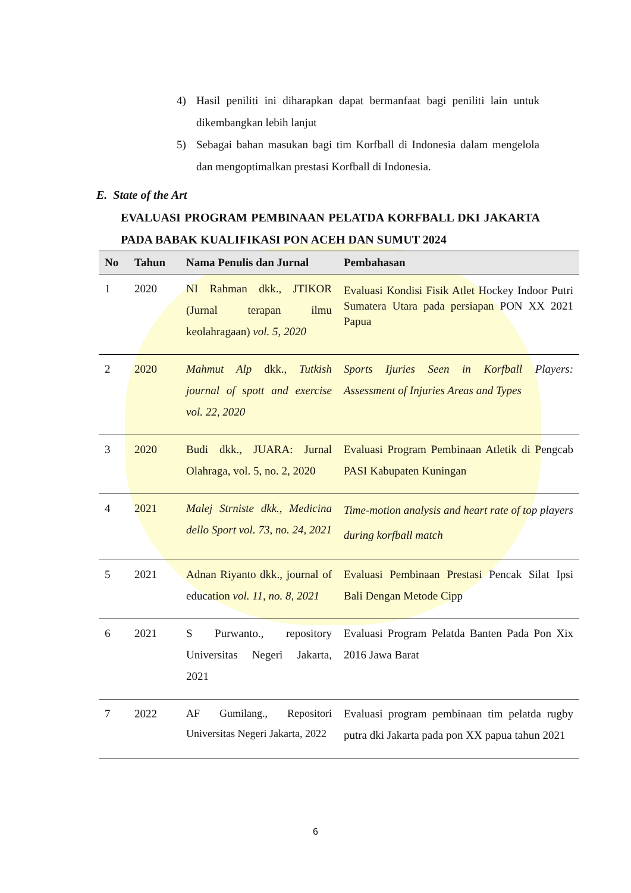4) Hasil peniliti ini diharapkan dapat bermanfaat bagi peniliti lain untuk dikembangkan lebih lanjut
5) Sebagai bahan masukan bagi tim Korfball di Indonesia dalam mengelola dan mengoptimalkan prestasi Korfball di Indonesia.
E. State of the Art
EVALUASI PROGRAM PEMBINAAN PELATDA KORFBALL DKI JAKARTA PADA BABAK KUALIFIKASI PON ACEH DAN SUMUT 2024
| No | Tahun | Nama Penulis dan Jurnal | Pembahasan |
| --- | --- | --- | --- |
| 1 | 2020 | NI Rahman dkk., JTIKOR (Jurnal terapan ilmu keolahragaan) vol. 5, 2020 | Evaluasi Kondisi Fisik Atlet Hockey Indoor Putri Sumatera Utara pada persiapan PON XX 2021 Papua |
| 2 | 2020 | Mahmut Alp dkk., Tutkish journal of spott and exercise vol. 22, 2020 | Sports Ijuries Seen in Korfball Players: Assessment of Injuries Areas and Types |
| 3 | 2020 | Budi dkk., JUARA: Jurnal Olahraga, vol. 5, no. 2, 2020 | Evaluasi Program Pembinaan Atletik di Pengcab PASI Kabupaten Kuningan |
| 4 | 2021 | Malej Strniste dkk., Medicina dello Sport vol. 73, no. 24, 2021 | Time-motion analysis and heart rate of top players during korfball match |
| 5 | 2021 | Adnan Riyanto dkk., journal of education vol. 11, no. 8, 2021 | Evaluasi Pembinaan Prestasi Pencak Silat Ipsi Bali Dengan Metode Cipp |
| 6 | 2021 | S Purwanto., repository Universitas Negeri Jakarta, 2021 | Evaluasi Program Pelatda Banten Pada Pon Xix 2016 Jawa Barat |
| 7 | 2022 | AF Gumilang., Repositori Universitas Negeri Jakarta, 2022 | Evaluasi program pembinaan tim pelatda rugby putra dki Jakarta pada pon XX papua tahun 2021 |
6